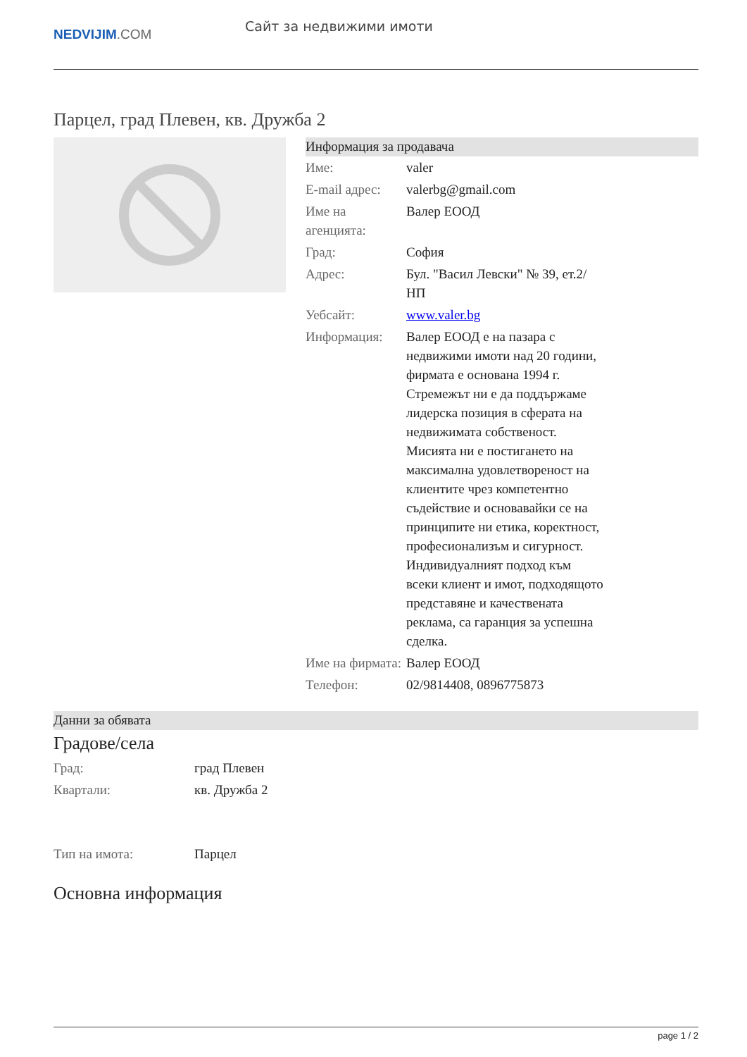NEDVIJIM.COM
Сайт за недвижими имоти
Парцел, град Плевен, кв. Дружба 2
Информация за продавача
| Име: | valer |
| E-mail адрес: | valerbg@gmail.com |
| Име на агенцията: | Валер ЕООД |
| Град: | София |
| Адрес: | Бул. "Васил Левски" № 39, ет.2/НП |
| Уебсайт: | www.valer.bg |
| Информация: | Валер ЕООД е на пазара с недвижими имоти над 20 години, фирмата е основана 1994 г. Стремежът ни е да поддържаме лидерска позиция в сферата на недвижимата собственост. Мисията ни е постигането на максимална удовлетвореност на клиентите чрез компетентно съдействие и основавайки се на принципите ни етика, коректност, професионализъм и сигурност. Индивидуалният подход към всеки клиент и имот, подходящото представяне и качествената реклама, са гаранция за успешна сделка. |
| Име на фирмата: | Валер ЕООД |
| Телефон: | 02/9814408, 0896775873 |
Данни за обявата
Градове/села
| Град: | град Плевен |
| Квартали: | кв. Дружба 2 |
| Тип на имота: | Парцел |
Основна информация
page 1 / 2